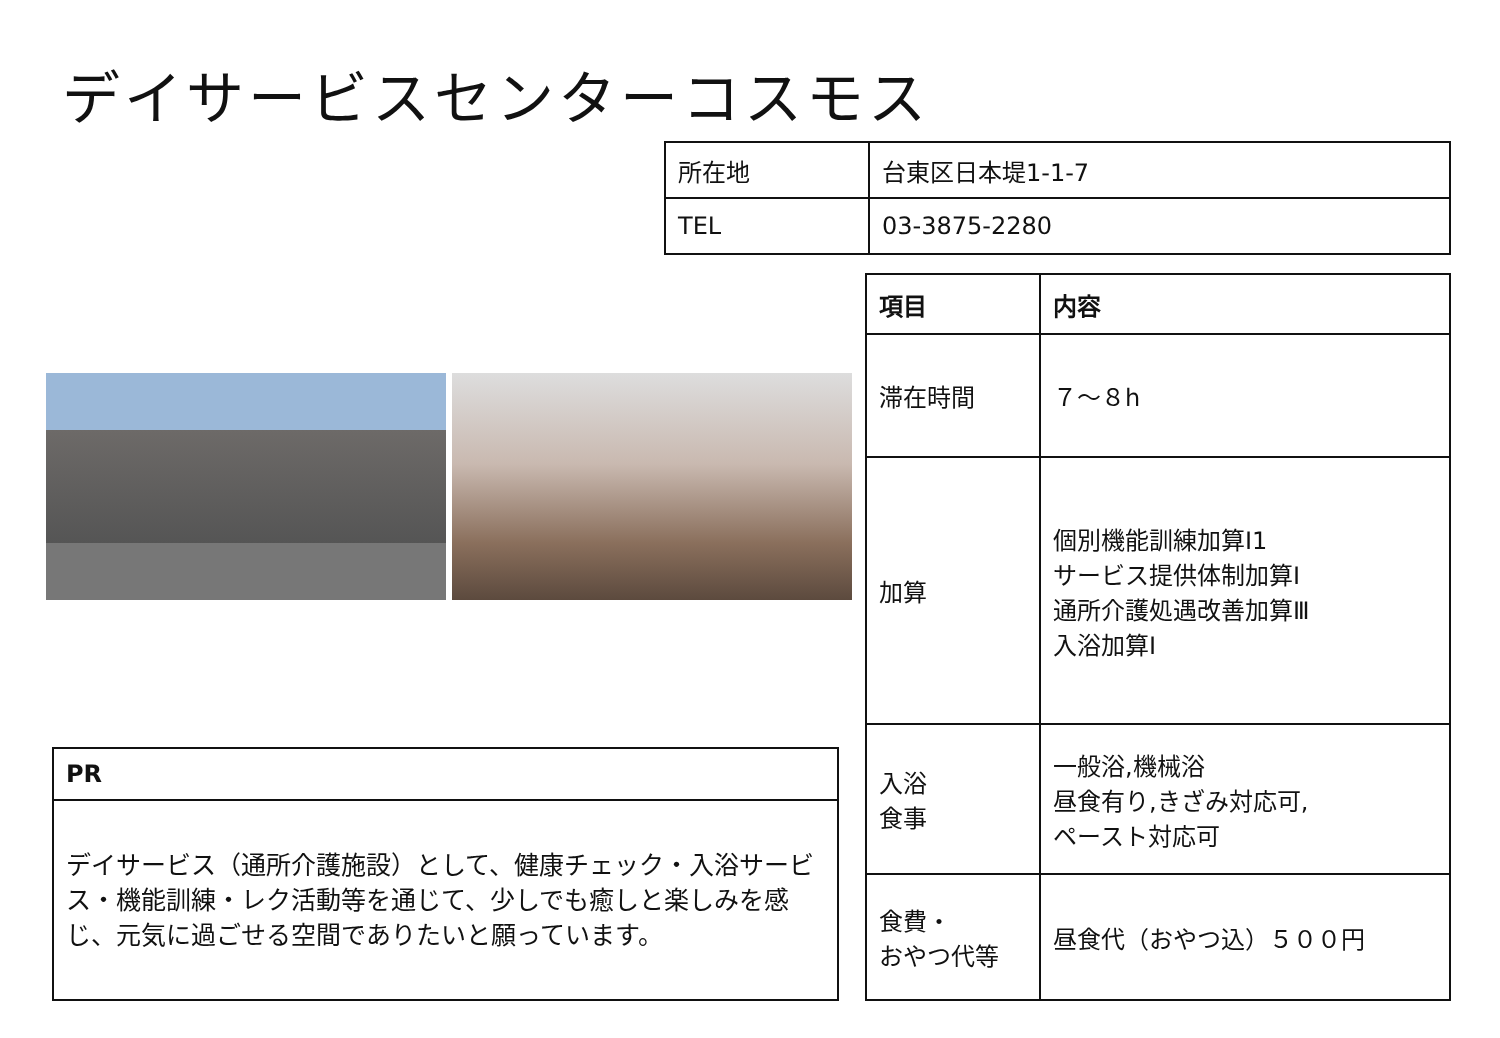デイサービスセンターコスモス
| 所在地 | 台東区日本堤1-1-7 |
| TEL | 03-3875-2280 |
| 項目 | 内容 |
| --- | --- |
| 滞在時間 | ７～８h |
| 加算 | 個別機能訓練加算Ⅰ1 サービス提供体制加算Ⅰ 通所介護処遇改善加算Ⅲ 入浴加算Ⅰ |
| 入浴 食事 | 一般浴,機械浴 昼食有り,きざみ対応可, ペースト対応可 |
| 食費・ おやつ代等 | 昼食代（おやつ込）５００円 |
| PR |
| --- |
| デイサービス（通所介護施設）として、健康チェック・入浴サービス・機能訓練・レク活動等を通じて、少しでも癒しと楽しみを感じ、元気に過ごせる空間でありたいと願っています。 |